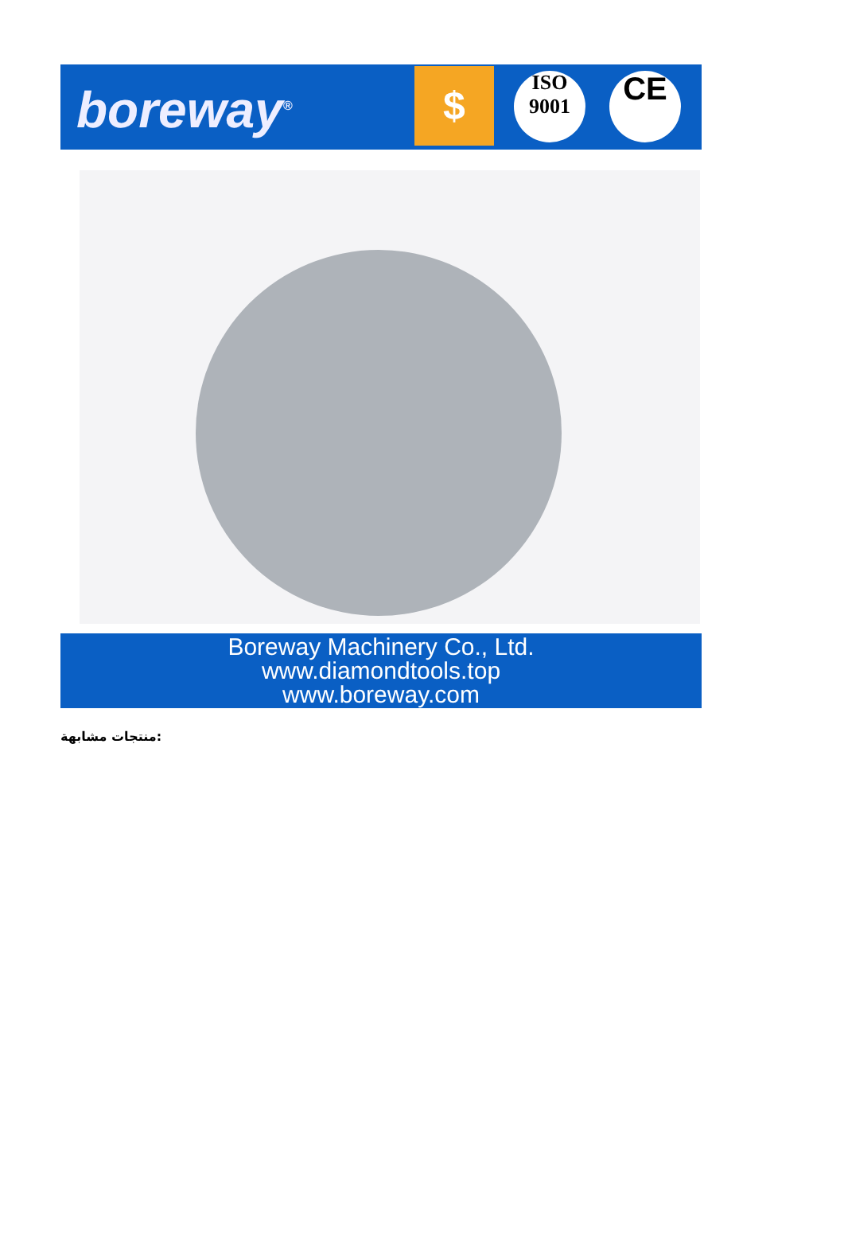boreway<sup>®</sup> $
ISO 9001
CE
Boreway Machinery Co., Ltd.
www.diamondtools.top
www.boreway.com
منتجات مشابهة: